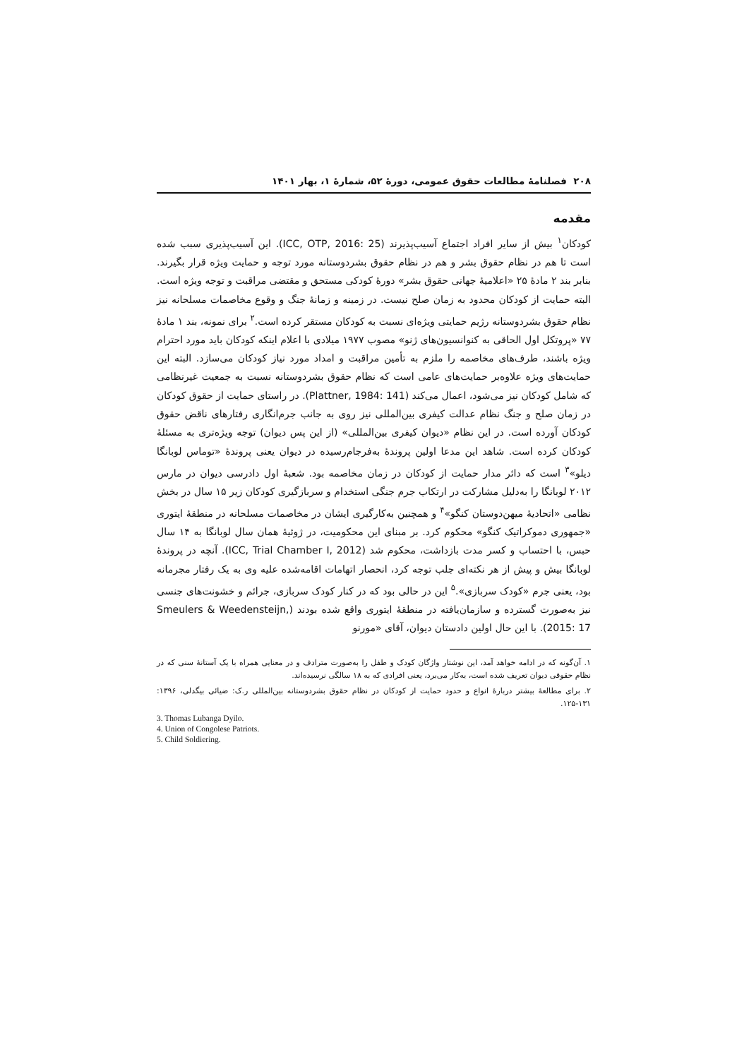۲۰۸ فصلنامهٔ مطالعات حقوق عمومی، دورهٔ ۵۲، شمارهٔ ۱، بهار ۱۴۰۱
مقدمه
کودکان<sup>۱</sup> بیش از سایر افراد اجتماع آسیب‌پذیرند (ICC, OTP, 2016: 25). این آسیب‌پذیری سبب شده است تا هم در نظام حقوق بشر و هم در نظام حقوق بشردوستانه مورد توجه و حمایت ویژه قرار بگیرند. بنابر بند ۲ مادهٔ ۲۵ «اعلامیهٔ جهانی حقوق بشر» دورهٔ کودکی مستحق و مقتضی مراقبت و توجه ویژه است. البته حمایت از کودکان محدود به زمان صلح نیست. در زمینه و زمانهٔ جنگ و وقوع مخاصمات مسلحانه نیز نظام حقوق بشردوستانه رژیم حمایتی ویژه‌ای نسبت به کودکان مستقر کرده است.<sup>۲</sup> برای نمونه، بند ۱ مادهٔ ۷۷ «پروتکل اول الحاقی به کنوانسیون‌های ژنو» مصوب ۱۹۷۷ میلادی با اعلام اینکه کودکان باید مورد احترام ویژه باشند، طرف‌های مخاصمه را ملزم به تأمین مراقبت و امداد مورد نیاز کودکان می‌سازد. البته این حمایت‌های ویژه علاوه‌بر حمایت‌های عامی است که نظام حقوق بشردوستانه نسبت به جمعیت غیرنظامی که شامل کودکان نیز می‌شود، اعمال می‌کند (Plattner, 1984: 141). در راستای حمایت از حقوق کودکان در زمان صلح و جنگ نظام عدالت کیفری بین‌المللی نیز روی به جانب جرم‌انگاری رفتارهای ناقض حقوق کودکان آورده است. در این نظام «دیوان کیفری بین‌المللی» (از این پس دیوان) توجه ویژه‌تری به مسئلهٔ کودکان کرده است. شاهد این مدعا اولین پروندهٔ به‌فرجام‌رسیده در دیوان یعنی پروندهٔ «توماس لوبانگا دیلو»<sup>۳</sup> است که دائر مدار حمایت از کودکان در زمان مخاصمه بود. شعبهٔ اول دادرسی دیوان در مارس ۲۰۱۲ لوبانگا را به‌دلیل مشارکت در ارتکاب جرم جنگی استخدام و سربازگیری کودکان زیر ۱۵ سال در بخش نظامی «اتحادیهٔ میهن‌دوستان کنگو»<sup>۴</sup> و همچنین به‌کارگیری ایشان در مخاصمات مسلحانه در منطقهٔ ایتوری «جمهوری دموکراتیک کنگو» محکوم کرد. بر مبنای این محکومیت، در ژوئیهٔ همان سال لوبانگا به ۱۴ سال حبس، با احتساب و کسر مدت بازداشت، محکوم شد (ICC, Trial Chamber I, 2012). آنچه در پروندهٔ لوبانگا بیش و پیش از هر نکته‌ای جلب توجه کرد، انحصار اتهامات اقامه‌شده علیه وی به یک رفتار مجرمانه بود، یعنی جرم «کودک سربازی».<sup>۵</sup> این در حالی بود که در کنار کودک سربازی، جرائم و خشونت‌های جنسی نیز به‌صورت گسترده و سازمان‌یافته در منطقهٔ ایتوری واقع شده بودند (Smeulers & Weedensteijn, 2015: 17). با این حال اولین دادستان دیوان، آقای «مورنو
۱. آن‌گونه که در ادامه خواهد آمد، این نوشتار واژگان کودک و طفل را به‌صورت مترادف و در معنایی همراه با یک آستانهٔ سنی که در نظام حقوقی دیوان تعریف شده است، به‌کار می‌برد، یعنی افرادی که به ۱۸ سالگی نرسیده‌اند.
۲. برای مطالعهٔ بیشتر دربارهٔ انواع و حدود حمایت از کودکان در نظام حقوق بشردوستانه بین‌المللی ر.ک: ضیائی بیگدلی، ۱۳۹۶: ۱۳۱-۱۲۵.
3. Thomas Lubanga Dyilo.
4. Union of Congolese Patriots.
5. Child Soldiering.